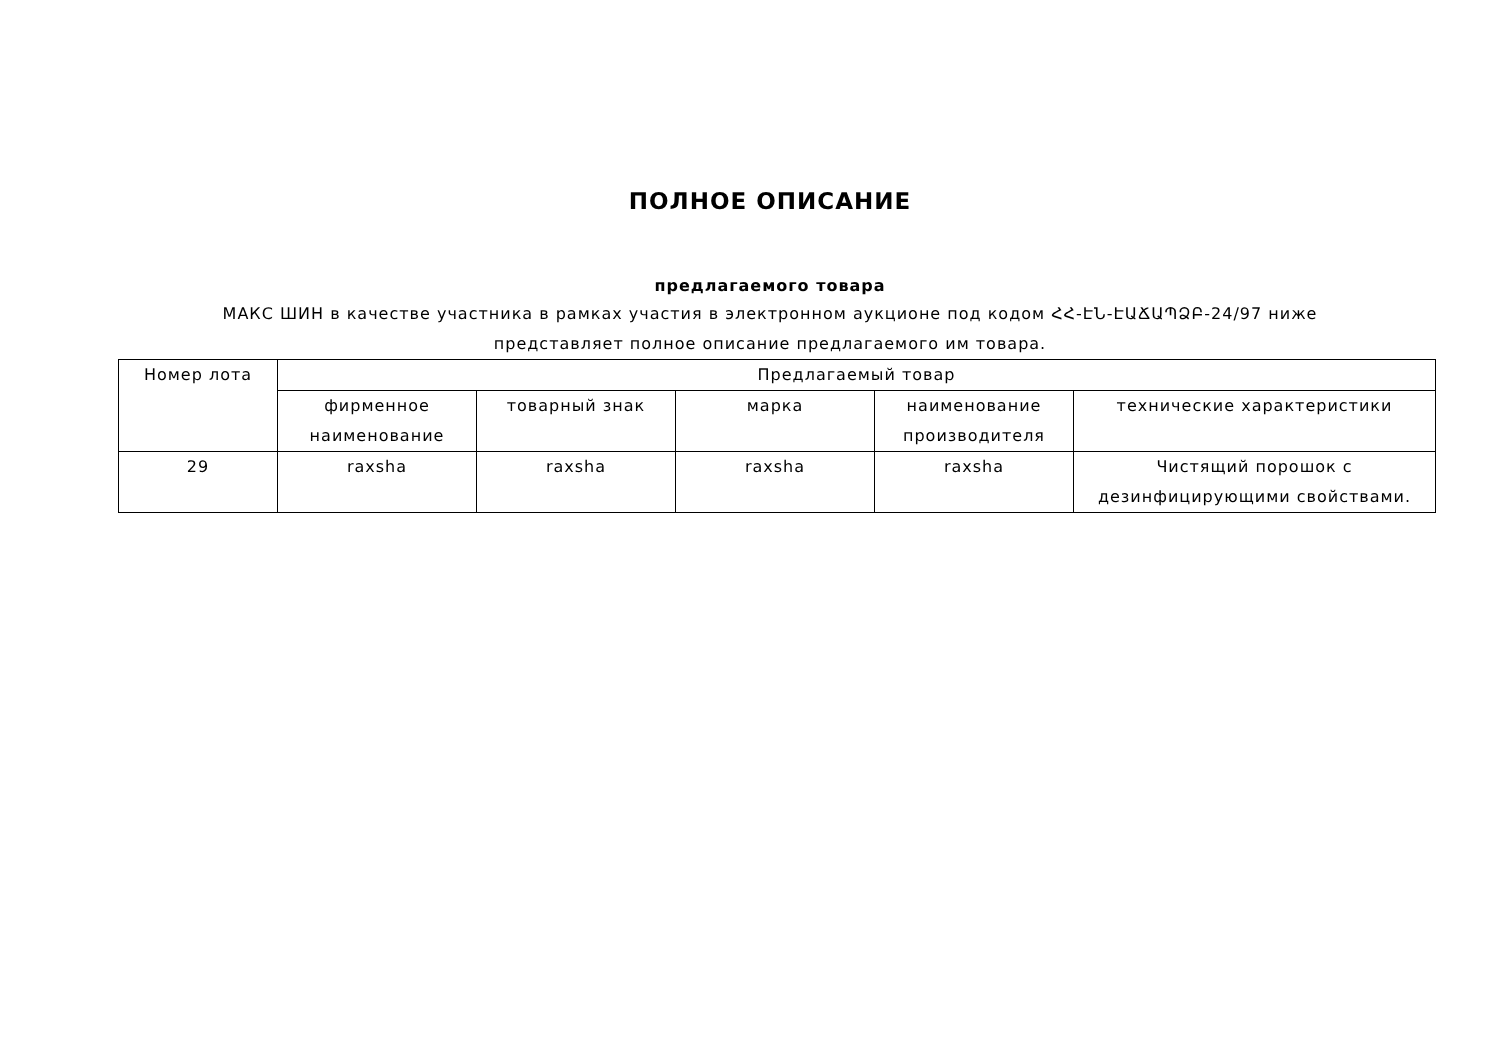ПОЛНОЕ ОПИСАНИЕ
предлагаемого товара
МАКС ШИН в качестве участника в рамках участия в электронном аукционе под кодом ՀՀ-ԷՆ-ԷԱՃԱՊՁԲ-24/97 ниже представляет полное описание предлагаемого им товара.
| Номер лота | Предлагаемый товар | | | | |
| | фирменное наименование | товарный знак | марка | наименование производителя | технические характеристики |
| 29 | raxsha | raxsha | raxsha | raxsha | Чистящий порошок с дезинфицирующими свойствами. |